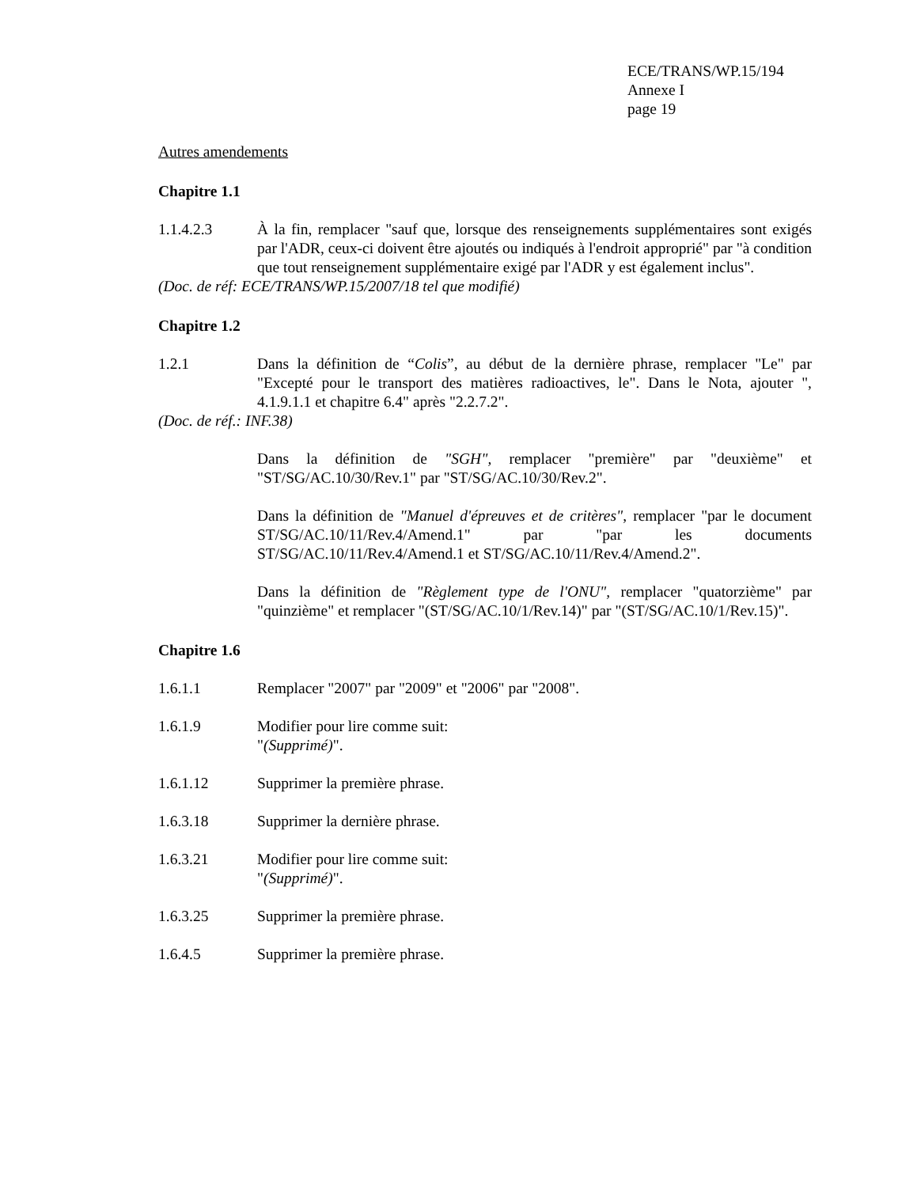ECE/TRANS/WP.15/194
Annexe I
page 19
Autres amendements
Chapitre 1.1
1.1.4.2.3 À la fin, remplacer "sauf que, lorsque des renseignements supplémentaires sont exigés par l'ADR, ceux-ci doivent être ajoutés ou indiqués à l'endroit approprié" par "à condition que tout renseignement supplémentaire exigé par l'ADR y est également inclus".
(Doc. de réf: ECE/TRANS/WP.15/2007/18 tel que modifié)
Chapitre 1.2
1.2.1 Dans la définition de “Colis”, au début de la dernière phrase, remplacer "Le" par "Excepté pour le transport des matières radioactives, le". Dans le Nota, ajouter ", 4.1.9.1.1 et chapitre 6.4" après "2.2.7.2".
(Doc. de réf.: INF.38)
Dans la définition de "SGH", remplacer "première" par "deuxième" et "ST/SG/AC.10/30/Rev.1" par "ST/SG/AC.10/30/Rev.2".
Dans la définition de "Manuel d'épreuves et de critères", remplacer "par le document ST/SG/AC.10/11/Rev.4/Amend.1" par "par les documents ST/SG/AC.10/11/Rev.4/Amend.1 et ST/SG/AC.10/11/Rev.4/Amend.2".
Dans la définition de "Règlement type de l'ONU", remplacer "quatorzième" par "quinzième" et remplacer "(ST/SG/AC.10/1/Rev.14)" par "(ST/SG/AC.10/1/Rev.15)".
Chapitre 1.6
1.6.1.1 Remplacer "2007" par "2009" et "2006" par "2008".
1.6.1.9 Modifier pour lire comme suit:
"(Supprimé)".
1.6.1.12 Supprimer la première phrase.
1.6.3.18 Supprimer la dernière phrase.
1.6.3.21 Modifier pour lire comme suit:
"(Supprimé)".
1.6.3.25 Supprimer la première phrase.
1.6.4.5 Supprimer la première phrase.